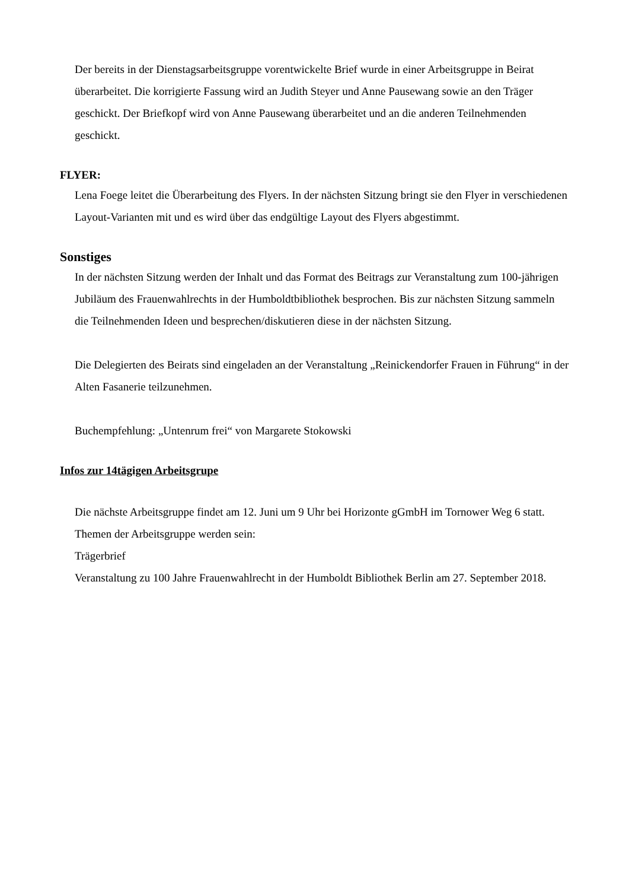Der bereits in der Dienstagsarbeitsgruppe vorentwickelte Brief wurde in einer Arbeitsgruppe in Beirat überarbeitet. Die korrigierte Fassung wird an Judith Steyer und Anne Pausewang sowie an den Träger geschickt. Der Briefkopf wird von Anne Pausewang überarbeitet und an die anderen Teilnehmenden geschickt.
FLYER:
Lena Foege leitet die Überarbeitung des Flyers. In der nächsten Sitzung bringt sie den Flyer in verschiedenen Layout-Varianten mit und es wird über das endgültige Layout des Flyers abgestimmt.
Sonstiges
In der nächsten Sitzung werden der Inhalt und das Format des Beitrags zur Veranstaltung zum 100-jährigen Jubiläum des Frauenwahlrechts in der Humboldtbibliothek besprochen. Bis zur nächsten Sitzung sammeln die Teilnehmenden Ideen und besprechen/diskutieren diese in der nächsten Sitzung.
Die Delegierten des Beirats sind eingeladen an der Veranstaltung „Reinickendorfer Frauen in Führung“ in der Alten Fasanerie teilzunehmen.
Buchempfehlung: „Untenrum frei“ von Margarete Stokowski
Infos zur 14tägigen Arbeitsgrupe
Die nächste Arbeitsgruppe findet am 12. Juni um 9 Uhr bei Horizonte gGmbH im Tornower Weg 6 statt. Themen der Arbeitsgruppe werden sein:
Trägerbrief
Veranstaltung zu 100 Jahre Frauenwahlrecht in der Humboldt Bibliothek Berlin am 27. September 2018.